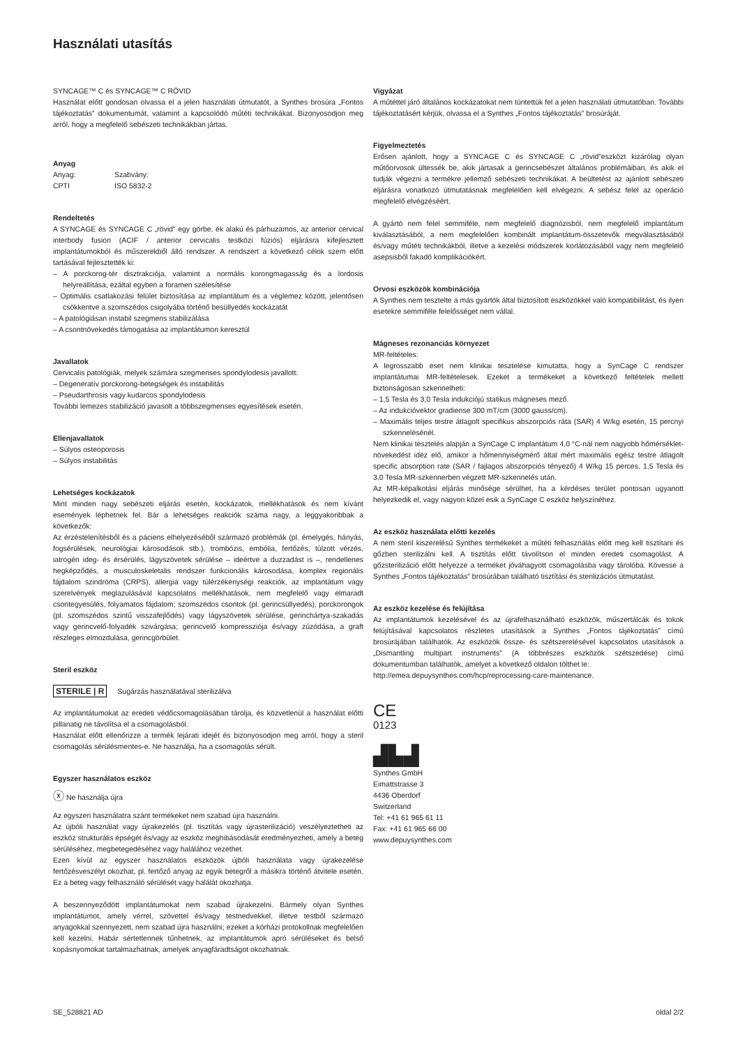Használati utasítás
SYNCAGE™ C és SYNCAGE™ C RÖVID
Használat előtt gondosan olvassa el a jelen használati útmutatót, a Synthes brosúra „Fontos tájékoztatás” dokumentumát, valamint a kapcsolódó műtéti technikákat. Bizonyosodjon meg arról, hogy a megfelelő sebészeti technikákban jártas.
Anyag
| Anyag: | Szabvány: |
| CPTI | ISO 5832-2 |
Rendeltetés
A SYNCAGE és SYNCAGE C „rövid” egy görbe, ék alakú és párhuzamos, az anterior cervical interbody fusion (ACIF / anterior cervicalis testközi fúziós) eljárásra kifejlesztett implantátumokból és műszerekből álló rendszer. A rendszert a következő célok szem előtt tartásával fejlesztették ki:
– A porckorog-tér disztrakciója, valamint a normális korongmagasság és a lordosis helyreállítása, ezáltal egyben a foramen szélesítése
– Optimális csatlakozási felület biztosítása az implantátum és a véglemez között, jelentősen csökkentve a szomszédos csigolyába történő besüllyedés kockázatát
– A patológiásan instabil szegmens stabilizálása
– A csontnövekedés támogatása az implantátumon keresztül
Javallatok
Cervicalis patológiák, melyek számára szegmenses spondylodesis javallott:
– Degeneratív porckorong-betegségek és instabilitás
– Pseudarthrosis vagy kudarcos spondylodesis
További lemezes stabilizáció javasolt a többszegmenses egyesítések esetén.
Ellenjavallatok
– Súlyos osteoporosis
– Súlyos instabilitás
Lehetséges kockázatok
Mint minden nagy sebészeti eljárás esetén, kockázatok, mellékhatások és nem kívánt események léphetnek fel. Bár a lehetséges reakciók száma nagy, a leggyakoribbak a következők:
Az érzéstelenítésből és a páciens elhelyezéséből származó problémák (pl. émelygés, hányás, fogsérülések, neurológiai károsodások stb.), trombózis, embólia, fertőzés, túlzott vérzés, iatrogén ideg- és érsérülés, lágyszövetek sérülése – ideértve a duzzadást is –, rendellenes hegképződés, a musculoskeletalis rendszer funkcionális károsodása, komplex regionális fájdalom szindróma (CRPS), allergia vagy túlérzékenységi reakciók, az implantátum vagy szerelvények meglazulásával kapcsolatos mellékhatások, nem megfelelő vagy elmaradt csontegyesülés, folyamatos fájdalom; szomszédos csontok (pl. gerincsüllyedés), porckorongok (pl. szomszédos szintű visszafejlődés) vagy lágyszövetek sérülése, gerinchártya-szakadás vagy gerincvelő-folyadék szivárgása; gerincvelő kompressziója és/vagy zúzódása, a graft részleges elmozdulása, gerincgörbület.
Steril eszköz
STERILE | R Sugárzás használatával sterilizálva
Az implantátumokat az eredeti védőcsomagolásában tárolja, és közvetlenül a használat előtti pillanatig ne távolítsa el a csomagolásból.
Használat előtt ellenőrizze a termék lejárati idejét és bizonyosodjon meg arról, hogy a steril csomagolás sérülésmentes-e. Ne használja, ha a csomagolás sérült.
Egyszer használatos eszköz
ⓧ Ne használja újra
Az egyszeri használatra szánt termékeket nem szabad újra használni.
Az újbóli használat vagy újrakezelés (pl. tisztítás vagy újrasterilizáció) veszélyeztetheti az eszköz strukturális épségét és/vagy az eszköz meghibásodását eredményezheti, amely a beteg sérüléséhez, megbetegedéséhez vagy halálához vezethet.
Ezen kívül az egyszer használatos eszközök újbóli használata vagy újrakezelése fertőzésveszélyt okozhat, pl. fertőző anyag az egyik betegről a másikra történő átvitele esetén. Ez a beteg vagy felhasználó sérülését vagy halálát okozhatja.
A beszennyeződött implantátumokat nem szabad újrakezelni. Bármely olyan Synthes implantátumot, amely vérrel, szövettel és/vagy testnedvekkel, illetve testből származó anyagokkal szennyezett, nem szabad újra használni; ezeket a kórházi protokollnak megfelelően kell kezelni. Habár sértetlennek tűnhetnek, az implantátumok apró sérüléseket és belső kopásnyomokat tartalmazhatnak, amelyek anyagfáradtságot okozhatnak.
Vigyázat
A műtéttel járó általános kockázatokat nem tüntettük fel a jelen használati útmutatóban. További tájékoztatásért kérjük, olvassa el a Synthes „Fontos tájékoztatás” brosúráját.
Figyelmeztetés
Erősen ajánlott, hogy a SYNCAGE C és SYNCAGE C „rövid”eszközt kizárólag olyan műtőorvosok ültessék be, akik jártasak a gerincsebészet általános problémáiban, és akik el tudják végezni a termékre jellemző sebészeti technikákat. A beültetést az ajánlott sebészeti eljárásra vonatkozó útmutatásnak megfelelően kell elvégezni. A sebész felel az operáció megfelelő elvégzéséért.
A gyártó nem felel semmiféle, nem megfelelő diagnózisból, nem megfelelő implantátum kiválasztásából, a nem megfelelően kombinált implantátum-összetevők megválasztásából és/vagy műtéti technikákból, illetve a kezelési módszerek korlátozásából vagy nem megfelelő asepsisből fakadó komplikációkért.
Orvosi eszközök kombinációja
A Synthes nem tesztelte a más gyártók által biztosított eszközökkel való kompatibilitást, és ilyen esetekre semmiféle felelősséget nem vállal.
Mágneses rezonanciás környezet
MR-feltételes:
A legrosszabb eset nem klinikai tesztelése kimutatta, hogy a SynCage C rendszer implantátumai MR-feltételesek. Ezeket a termékeket a következő feltételek mellett biztonságosan szkennelheti:
– 1,5 Tesla és 3,0 Tesla indukciójú statikus mágneses mező.
– Az indukcióvektor gradiense 300 mT/cm (3000 gauss/cm).
– Maximális teljes testre átlagolt specifikus abszorpciós ráta (SAR) 4 W/kg esetén, 15 percnyi szkennelésénél.
Nem klinikai tesztelés alapján a SynCage C implantátum 4,0 °C-nál nem nagyobb hőmérséklet-növekedést idéz elő, amikor a hőmennyiségmérő által mért maximális egész testre átlagolt specific absorption rate (SAR / fajlagos abszorpciós tényező) 4 W/kg 15 perces, 1,5 Tesla és 3,0 Tesla MR-szkennerben végzett MR-szkennelés után.
Az MR-képalkotási eljárás minősége sérülhet, ha a kérdéses terület pontosan ugyanott helyezkedik el, vagy nagyon közel esik a SynCage C eszköz helyszínéhez.
Az eszköz használata előtti kezelés
A nem steril kiszerelésű Synthes termékeket a műtéti felhasználás előtt meg kell tisztítani és gőzben sterilizálni kell. A tisztítás előtt távolítson el minden eredeti csomagolást. A gőzsterilizáció előtt helyezze a terméket jóváhagyott csomagolásba vagy tárolóba. Kövesse a Synthes „Fontos tájékoztatás” brosúrában található tisztítási és sterilizációs útmutatást.
Az eszköz kezelése és felújítása
Az implantátumok kezelésével és az újrafelhasználható eszközök, műszertálcák és tokok felújításával kapcsolatos részletes utasítások a Synthes „Fontos tájékoztatás” című brosúrájában találhatók. Az eszközök össze- és szétszerelésével kapcsolatos utasítások a „Dismantling multipart instruments” (A többrészes eszközök szétszedése) című dokumentumban találhatók, amelyet a következő oldalon tölthet le:
http://emea.depuysynthes.com/hcp/reprocessing-care-maintenance.
CE
0123
▟▙▟
Synthes GmbH
Eimattstrasse 3
4436 Oberdorf
Switzerland
Tel: +41 61 965 61 11
Fax: +41 61 965 66 00
www.depuysynthes.com
SE_528821 AD oldal 2/2